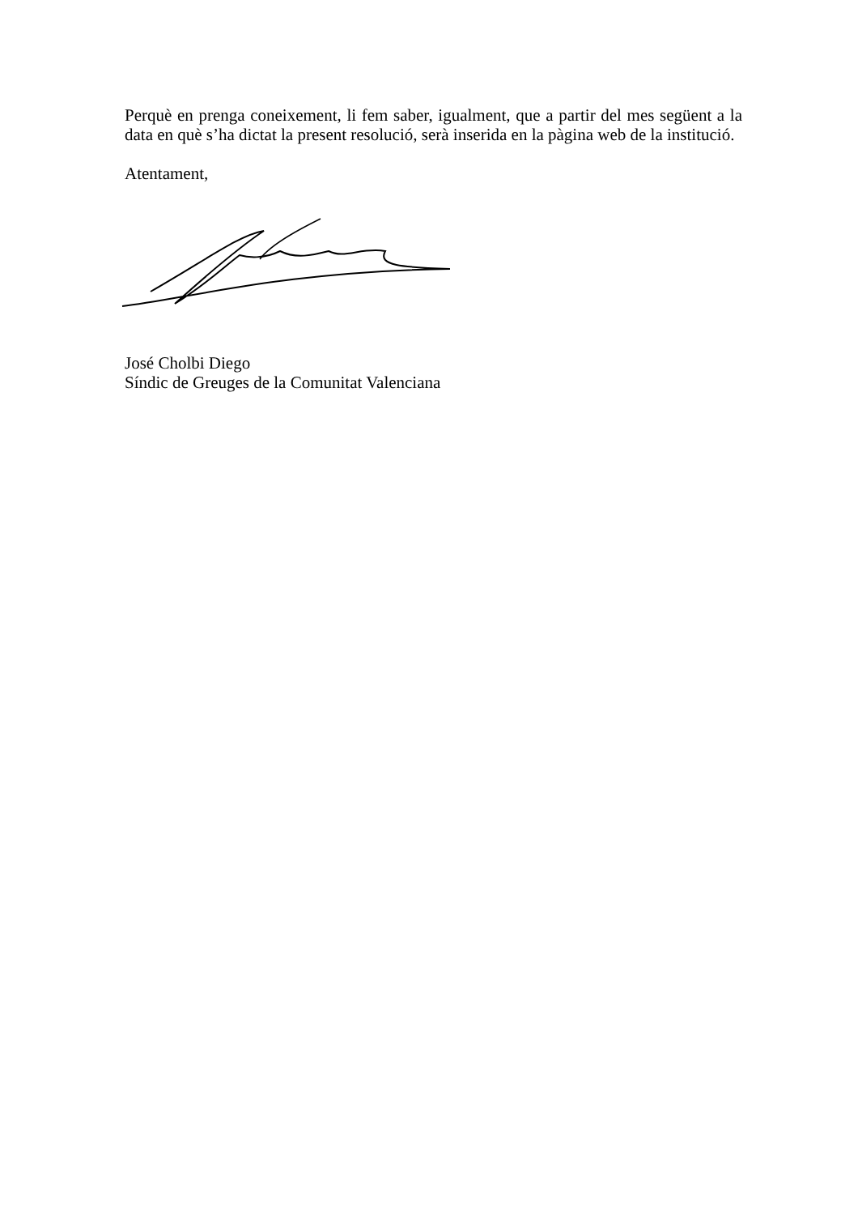Perquè en prenga coneixement, li fem saber, igualment, que a partir del mes següent a la data en què s’ha dictat la present resolució, serà inserida en la pàgina web de la institució.
Atentament,
José Cholbi Diego
Síndic de Greuges de la Comunitat Valenciana